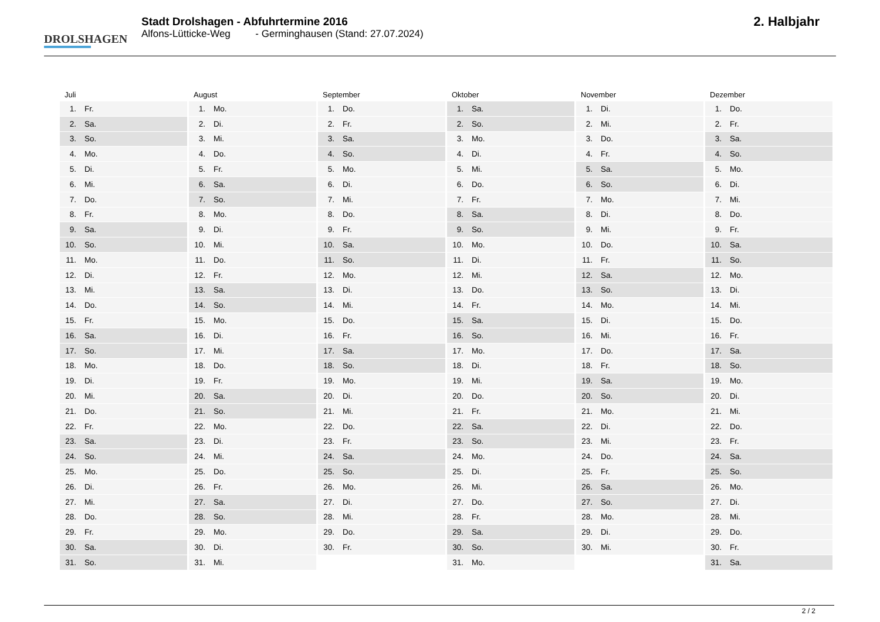DROLSHAGEN
Stadt Drolshagen - Abfuhrtermine 2016
Alfons-Lütticke-Weg - Germinghausen (Stand: 27.07.2024)
2. Halbjahr
Juli
| 1. | Fr. |
| 2. | Sa. |
| 3. | So. |
| 4. | Mo. |
| 5. | Di. |
| 6. | Mi. |
| 7. | Do. |
| 8. | Fr. |
| 9. | Sa. |
| 10. | So. |
| 11. | Mo. |
| 12. | Di. |
| 13. | Mi. |
| 14. | Do. |
| 15. | Fr. |
| 16. | Sa. |
| 17. | So. |
| 18. | Mo. |
| 19. | Di. |
| 20. | Mi. |
| 21. | Do. |
| 22. | Fr. |
| 23. | Sa. |
| 24. | So. |
| 25. | Mo. |
| 26. | Di. |
| 27. | Mi. |
| 28. | Do. |
| 29. | Fr. |
| 30. | Sa. |
| 31. | So. |
August
| 1. | Mo. |
| 2. | Di. |
| 3. | Mi. |
| 4. | Do. |
| 5. | Fr. |
| 6. | Sa. |
| 7. | So. |
| 8. | Mo. |
| 9. | Di. |
| 10. | Mi. |
| 11. | Do. |
| 12. | Fr. |
| 13. | Sa. |
| 14. | So. |
| 15. | Mo. |
| 16. | Di. |
| 17. | Mi. |
| 18. | Do. |
| 19. | Fr. |
| 20. | Sa. |
| 21. | So. |
| 22. | Mo. |
| 23. | Di. |
| 24. | Mi. |
| 25. | Do. |
| 26. | Fr. |
| 27. | Sa. |
| 28. | So. |
| 29. | Mo. |
| 30. | Di. |
| 31. | Mi. |
September
| 1. | Do. |
| 2. | Fr. |
| 3. | Sa. |
| 4. | So. |
| 5. | Mo. |
| 6. | Di. |
| 7. | Mi. |
| 8. | Do. |
| 9. | Fr. |
| 10. | Sa. |
| 11. | So. |
| 12. | Mo. |
| 13. | Di. |
| 14. | Mi. |
| 15. | Do. |
| 16. | Fr. |
| 17. | Sa. |
| 18. | So. |
| 19. | Mo. |
| 20. | Di. |
| 21. | Mi. |
| 22. | Do. |
| 23. | Fr. |
| 24. | Sa. |
| 25. | So. |
| 26. | Mo. |
| 27. | Di. |
| 28. | Mi. |
| 29. | Do. |
| 30. | Fr. |
Oktober
| 1. | Sa. |
| 2. | So. |
| 3. | Mo. |
| 4. | Di. |
| 5. | Mi. |
| 6. | Do. |
| 7. | Fr. |
| 8. | Sa. |
| 9. | So. |
| 10. | Mo. |
| 11. | Di. |
| 12. | Mi. |
| 13. | Do. |
| 14. | Fr. |
| 15. | Sa. |
| 16. | So. |
| 17. | Mo. |
| 18. | Di. |
| 19. | Mi. |
| 20. | Do. |
| 21. | Fr. |
| 22. | Sa. |
| 23. | So. |
| 24. | Mo. |
| 25. | Di. |
| 26. | Mi. |
| 27. | Do. |
| 28. | Fr. |
| 29. | Sa. |
| 30. | So. |
| 31. | Mo. |
November
| 1. | Di. |
| 2. | Mi. |
| 3. | Do. |
| 4. | Fr. |
| 5. | Sa. |
| 6. | So. |
| 7. | Mo. |
| 8. | Di. |
| 9. | Mi. |
| 10. | Do. |
| 11. | Fr. |
| 12. | Sa. |
| 13. | So. |
| 14. | Mo. |
| 15. | Di. |
| 16. | Mi. |
| 17. | Do. |
| 18. | Fr. |
| 19. | Sa. |
| 20. | So. |
| 21. | Mo. |
| 22. | Di. |
| 23. | Mi. |
| 24. | Do. |
| 25. | Fr. |
| 26. | Sa. |
| 27. | So. |
| 28. | Mo. |
| 29. | Di. |
| 30. | Mi. |
Dezember
| 1. | Do. |
| 2. | Fr. |
| 3. | Sa. |
| 4. | So. |
| 5. | Mo. |
| 6. | Di. |
| 7. | Mi. |
| 8. | Do. |
| 9. | Fr. |
| 10. | Sa. |
| 11. | So. |
| 12. | Mo. |
| 13. | Di. |
| 14. | Mi. |
| 15. | Do. |
| 16. | Fr. |
| 17. | Sa. |
| 18. | So. |
| 19. | Mo. |
| 20. | Di. |
| 21. | Mi. |
| 22. | Do. |
| 23. | Fr. |
| 24. | Sa. |
| 25. | So. |
| 26. | Mo. |
| 27. | Di. |
| 28. | Mi. |
| 29. | Do. |
| 30. | Fr. |
| 31. | Sa. |
2 / 2